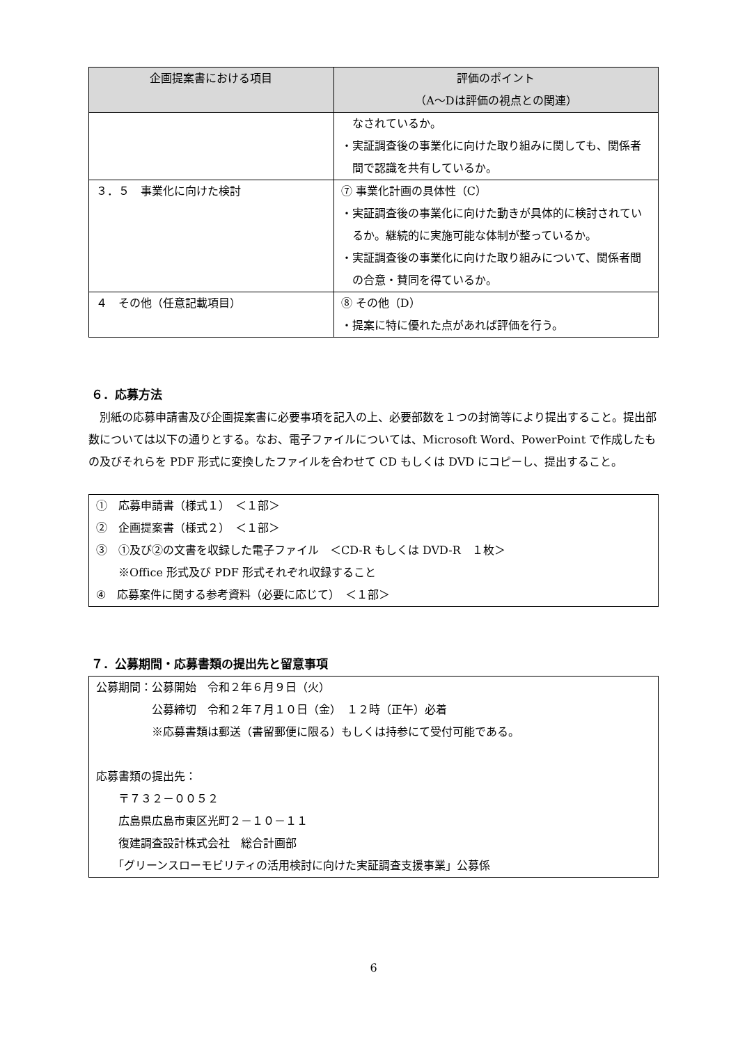| 企画提案書における項目 | 評価のポイント （A～Dは評価の視点との関連） |
| --- | --- |
| | なされているか。 ・実証調査後の事業化に向けた取り組みに関しても、関係者間で認識を共有しているか。 |
| ３．５ 事業化に向けた検討 | ⑦ 事業化計画の具体性（C） ・実証調査後の事業化に向けた動きが具体的に検討されているか。継続的に実施可能な体制が整っているか。 ・実証調査後の事業化に向けた取り組みについて、関係者間の合意・賛同を得ているか。 |
| ４ その他（任意記載項目） | ⑧ その他（D） ・提案に特に優れた点があれば評価を行う。 |
６．応募方法
別紙の応募申請書及び企画提案書に必要事項を記入の上、必要部数を１つの封筒等により提出すること。提出部数については以下の通りとする。なお、電子ファイルについては、Microsoft Word、PowerPoint で作成したもの及びそれらを PDF 形式に変換したファイルを合わせて CD もしくは DVD にコピーし、提出すること。
①　応募申請書（様式１）　＜１部＞
②　企画提案書（様式２）　＜１部＞
③　①及び②の文書を収録した電子ファイル　＜CD-R もしくは DVD-R　１枚＞
　　※Office 形式及び PDF 形式それぞれ収録すること
④　応募案件に関する参考資料（必要に応じて）　＜１部＞
７．公募期間・応募書類の提出先と留意事項
公募期間：公募開始　令和２年６月９日（火）
　　　　　公募締切　令和２年７月１０日（金）　１２時（正午）必着
　　　　　※応募書類は郵送（書留郵便に限る）もしくは持参にて受付可能である。
応募書類の提出先：
　　〒７３２－００５２
　　広島県広島市東区光町２－１０－１１
　　復建調査設計株式会社　総合計画部
　　「グリーンスローモビリティの活用検討に向けた実証調査支援事業」公募係
6